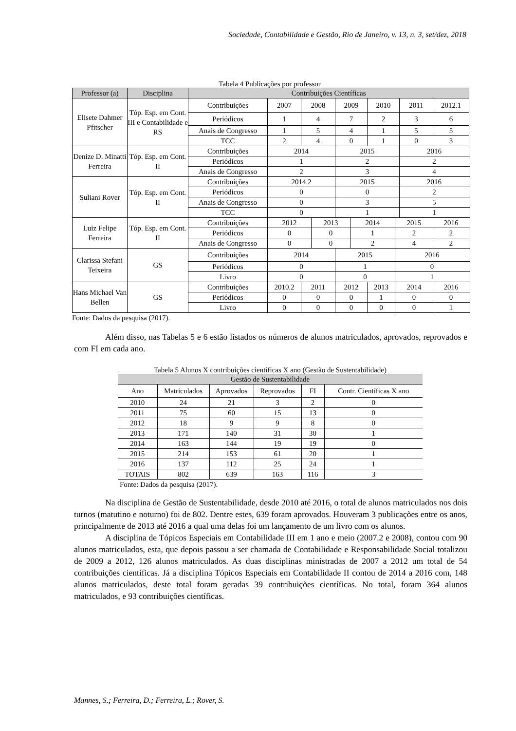Sociedade, Contabilidade e Gestão, Rio de Janeiro, v. 13, n. 3, set/dez, 2018
Tabela 4 Publicações por professor
| Professor (a) | Disciplina | Contribuições Científicas | | | | | | | | | |
| --- | --- | --- | --- | --- | --- | --- | --- | --- | --- | --- | --- |
| Elisete Dahmer Pfitscher | Tóp. Esp. em Cont. III e Contabilidade e RS | Contribuições | 2007 | 2008 | | 2009 | | 2010 | | 2011 | 2012.1 |
| | | Periódicos | 1 | 4 | | 7 | | 2 | | 3 | 6 |
| | | Anais de Congresso | 1 | 5 | | 4 | | 1 | | 5 | 5 |
| | | TCC | 2 | 4 | | 0 | | 1 | | 0 | 3 |
| Denize D. Minatti Ferreira | Tóp. Esp. em Cont. II | Contribuições | 2014 | | | 2015 | | | | 2016 | |
| | | Periódicos | 1 | | | 2 | | | | 2 | |
| | | Anais de Congresso | 2 | | | 3 | | | | 4 | |
| Suliani Rover | Tóp. Esp. em Cont. II | Contribuições | 2014.2 | | | 2015 | | | | 2016 | |
| | | Periódicos | 0 | | | 0 | | | | 2 | |
| | | Anais de Congresso | 0 | | | 3 | | | | 5 | |
| | | TCC | 0 | | | 1 | | | | 1 | |
| Luiz Felipe Ferreira | Tóp. Esp. em Cont. II | Contribuições | 2012 | | 2013 | | 2014 | | 2015 | | 2016 |
| | | Periódicos | 0 | | 0 | | 1 | | 2 | | 2 |
| | | Anais de Congresso | 0 | | 0 | | 2 | | 4 | | 2 |
| Clarissa Stefani Teixeira | GS | Contribuições | 2014 | | | 2015 | | | 2016 | | |
| | | Periódicos | 0 | | | 1 | | | 0 | | |
| | | Livro | 0 | | | 0 | | | 1 | | |
| Hans Michael Van Bellen | GS | Contribuições | 2010.2 | 2011 | | 2012 | | 2013 | 2014 | | 2016 |
| | | Periódicos | 0 | 0 | | 0 | | 1 | 0 | | 0 |
| | | Livro | 0 | 0 | | 0 | | 0 | 0 | | 1 |
Fonte: Dados da pesquisa (2017).
Além disso, nas Tabelas 5 e 6 estão listados os números de alunos matriculados, aprovados, reprovados e com FI em cada ano.
Tabela 5 Alunos X contribuições científicas X ano (Gestão de Sustentabilidade)
| Gestão de Sustentabilidade | | | | | |
| --- | --- | --- | --- | --- | --- |
| Ano | Matriculados | Aprovados | Reprovados | FI | Contr. Científicas X ano |
| 2010 | 24 | 21 | 3 | 2 | 0 |
| 2011 | 75 | 60 | 15 | 13 | 0 |
| 2012 | 18 | 9 | 9 | 8 | 0 |
| 2013 | 171 | 140 | 31 | 30 | 1 |
| 2014 | 163 | 144 | 19 | 19 | 0 |
| 2015 | 214 | 153 | 61 | 20 | 1 |
| 2016 | 137 | 112 | 25 | 24 | 1 |
| TOTAIS | 802 | 639 | 163 | 116 | 3 |
Fonte: Dados da pesquisa (2017).
Na disciplina de Gestão de Sustentabilidade, desde 2010 até 2016, o total de alunos matriculados nos dois turnos (matutino e noturno) foi de 802. Dentre estes, 639 foram aprovados. Houveram 3 publicações entre os anos, principalmente de 2013 até 2016 a qual uma delas foi um lançamento de um livro com os alunos.
A disciplina de Tópicos Especiais em Contabilidade III em 1 ano e meio (2007.2 e 2008), contou com 90 alunos matriculados, esta, que depois passou a ser chamada de Contabilidade e Responsabilidade Social totalizou de 2009 a 2012, 126 alunos matriculados. As duas disciplinas ministradas de 2007 a 2012 um total de 54 contribuições científicas. Já a disciplina Tópicos Especiais em Contabilidade II contou de 2014 a 2016 com, 148 alunos matriculados, deste total foram geradas 39 contribuições científicas. No total, foram 364 alunos matriculados, e 93 contribuições científicas.
Mannes, S.; Ferreira, D.; Ferreira, L.; Rover, S.